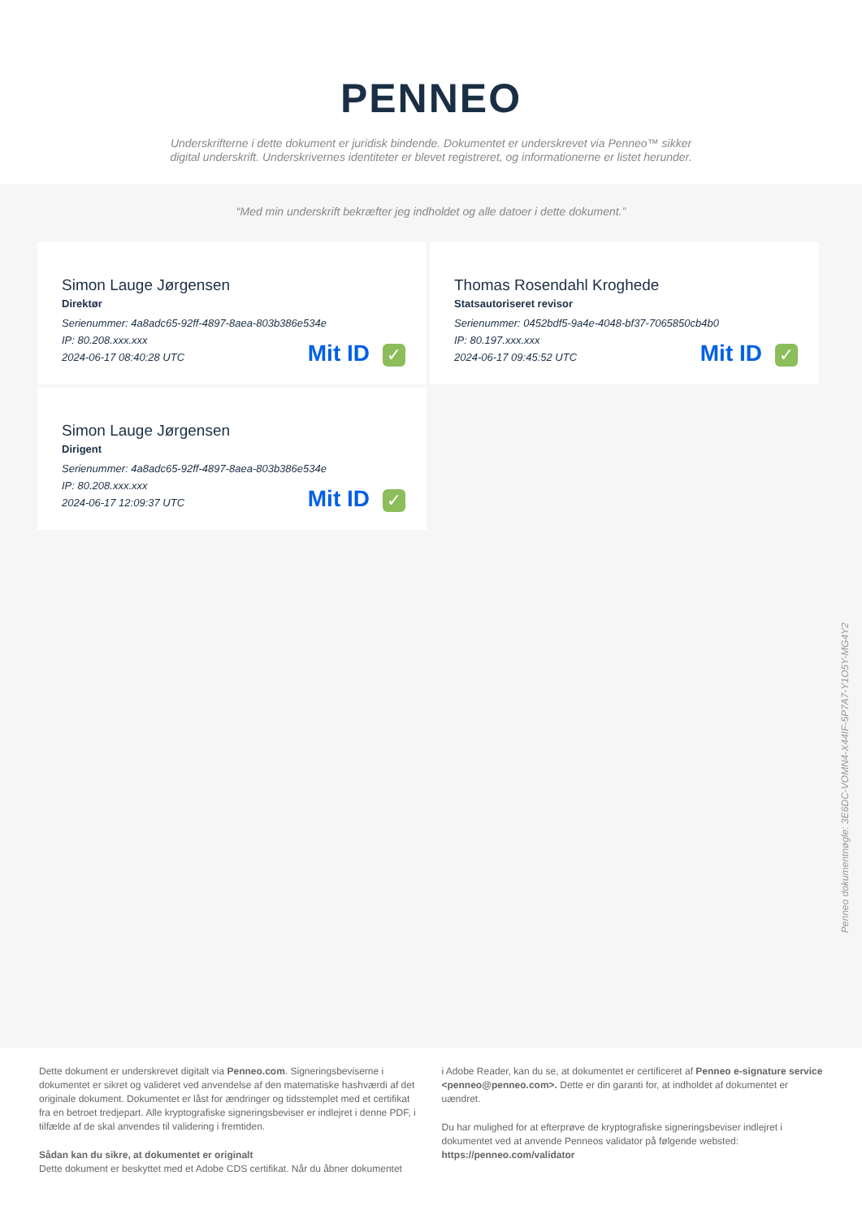PENNEO
Underskrifterne i dette dokument er juridisk bindende. Dokumentet er underskrevet via Penneo™ sikker digital underskrift. Underskrivernes identiteter er blevet registreret, og informationerne er listet herunder.
“Med min underskrift bekræfter jeg indholdet og alle datoer i dette dokument.”
Simon Lauge Jørgensen
Direktør
Serienummer: 4a8adc65-92ff-4897-8aea-803b386e534e
IP: 80.208.xxx.xxx
2024-06-17 08:40:28 UTC
Mit ID ✓
Thomas Rosendahl Kroghede
Statsautoriseret revisor
Serienummer: 0452bdf5-9a4e-4048-bf37-7065850cb4b0
IP: 80.197.xxx.xxx
2024-06-17 09:45:52 UTC
Mit ID ✓
Simon Lauge Jørgensen
Dirigent
Serienummer: 4a8adc65-92ff-4897-8aea-803b386e534e
IP: 80.208.xxx.xxx
2024-06-17 12:09:37 UTC
Mit ID ✓
Penneo dokumentnøgle: 3E6DC-VOMN4-X44IF-5P7A7-Y1O5Y-MG4Y2
Dette dokument er underskrevet digitalt via Penneo.com. Signeringsbeviserne i dokumentet er sikret og valideret ved anvendelse af den matematiske hashværdi af det originale dokument. Dokumentet er låst for ændringer og tidsstemplet med et certifikat fra en betroet tredjepart. Alle kryptografiske signeringsbeviser er indlejret i denne PDF, i tilfælde af de skal anvendes til validering i fremtiden.
Sådan kan du sikre, at dokumentet er originalt
Dette dokument er beskyttet med et Adobe CDS certifikat. Når du åbner dokumentet
i Adobe Reader, kan du se, at dokumentet er certificeret af Penneo e-signature service <penneo@penneo.com>. Dette er din garanti for, at indholdet af dokumentet er uændret.
Du har mulighed for at efterprøve de kryptografiske signeringsbeviser indlejret i dokumentet ved at anvende Penneos validator på følgende websted: https://penneo.com/validator